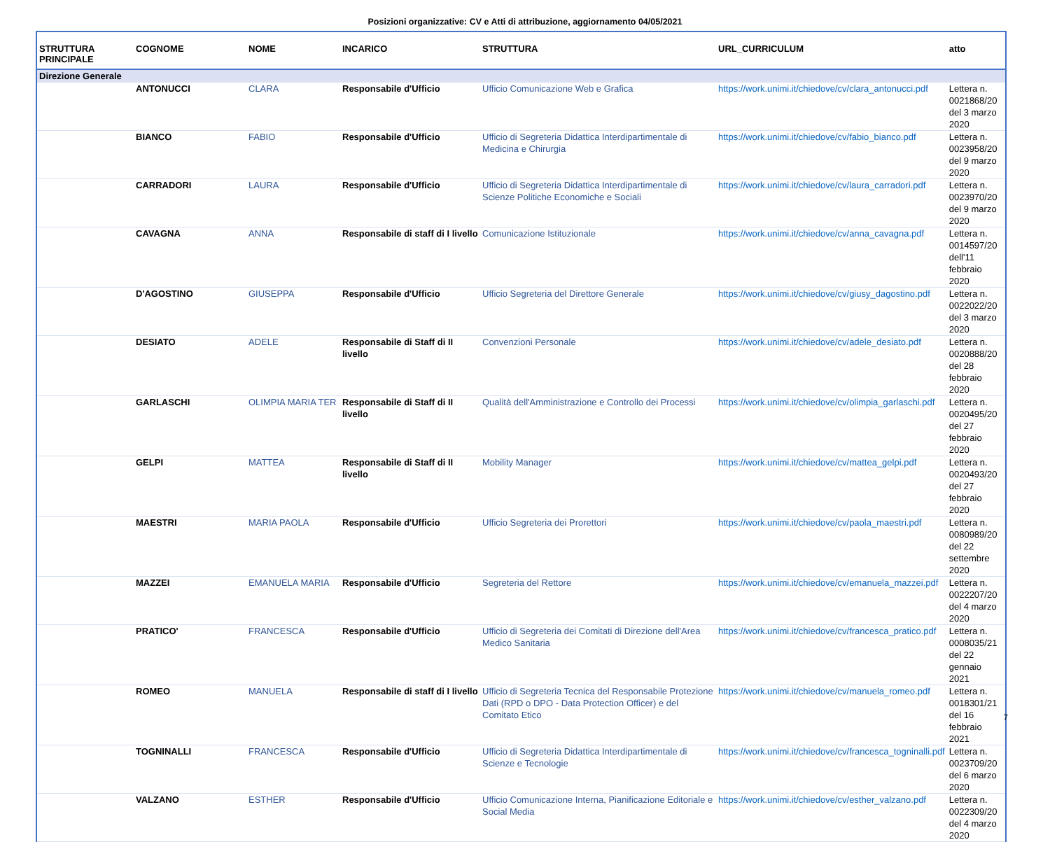Posizioni organizzative: CV e Atti di attribuzione, aggiornamento 04/05/2021
| STRUTTURA PRINCIPALE | COGNOME | NOME | INCARICO | STRUTTURA | URL_CURRICULUM | atto |
| --- | --- | --- | --- | --- | --- | --- |
| Direzione Generale | | | | | | |
| | ANTONUCCI | CLARA | Responsabile d'Ufficio | Ufficio Comunicazione Web e Grafica | https://work.unimi.it/chiedove/cv/clara_antonucci.pdf | Lettera n. 0021868/20 del 3 marzo 2020 |
| | BIANCO | FABIO | Responsabile d'Ufficio | Ufficio di Segreteria Didattica Interdipartimentale di Medicina e Chirurgia | https://work.unimi.it/chiedove/cv/fabio_bianco.pdf | Lettera n. 0023958/20 del 9 marzo 2020 |
| | CARRADORI | LAURA | Responsabile d'Ufficio | Ufficio di Segreteria Didattica Interdipartimentale di Scienze Politiche Economiche e Sociali | https://work.unimi.it/chiedove/cv/laura_carradori.pdf | Lettera n. 0023970/20 del 9 marzo 2020 |
| | CAVAGNA | ANNA | Responsabile di staff di I livello | Comunicazione Istituzionale | https://work.unimi.it/chiedove/cv/anna_cavagna.pdf | Lettera n. 0014597/20 dell'11 febbraio 2020 |
| | D'AGOSTINO | GIUSEPPA | Responsabile d'Ufficio | Ufficio Segreteria del Direttore Generale | https://work.unimi.it/chiedove/cv/giusy_dagostino.pdf | Lettera n. 0022022/20 del 3 marzo 2020 |
| | DESIATO | ADELE | Responsabile di Staff di II livello | Convenzioni Personale | https://work.unimi.it/chiedove/cv/adele_desiato.pdf | Lettera n. 0020888/20 del 28 febbraio 2020 |
| | GARLASCHI | OLIMPIA MARIA TER | Responsabile di Staff di II livello | Qualità dell'Amministrazione e Controllo dei Processi | https://work.unimi.it/chiedove/cv/olimpia_garlaschi.pdf | Lettera n. 0020495/20 del 27 febbraio 2020 |
| | GELPI | MATTEA | Responsabile di Staff di II livello | Mobility Manager | https://work.unimi.it/chiedove/cv/mattea_gelpi.pdf | Lettera n. 0020493/20 del 27 febbraio 2020 |
| | MAESTRI | MARIA PAOLA | Responsabile d'Ufficio | Ufficio Segreteria dei Prorettori | https://work.unimi.it/chiedove/cv/paola_maestri.pdf | Lettera n. 0080989/20 del 22 settembre 2020 |
| | MAZZEI | EMANUELA MARIA | Responsabile d'Ufficio | Segreteria del Rettore | https://work.unimi.it/chiedove/cv/emanuela_mazzei.pdf | Lettera n. 0022207/20 del 4 marzo 2020 |
| | PRATICO' | FRANCESCA | Responsabile d'Ufficio | Ufficio di Segreteria dei Comitati di Direzione dell'Area Medico Sanitaria | https://work.unimi.it/chiedove/cv/francesca_pratico.pdf | Lettera n. 0008035/21 del 22 gennaio 2021 |
| | ROMEO | MANUELA | Responsabile di staff di I livello | Ufficio di Segreteria Tecnica del Responsabile Protezione Dati (RPD o DPO - Data Protection Officer) e del Comitato Etico | https://work.unimi.it/chiedove/cv/manuela_romeo.pdf | Lettera n. 0018301/21 del 16 febbraio 2021 |
| | TOGNINALLI | FRANCESCA | Responsabile d'Ufficio | Ufficio di Segreteria Didattica Interdipartimentale di Scienze e Tecnologie | https://work.unimi.it/chiedove/cv/francesca_togninalli.pdf | Lettera n. 0023709/20 del 6 marzo 2020 |
| | VALZANO | ESTHER | Responsabile d'Ufficio | Ufficio Comunicazione Interna, Pianificazione Editoriale e Social Media | https://work.unimi.it/chiedove/cv/esther_valzano.pdf | Lettera n. 0022309/20 del 4 marzo 2020 |
7